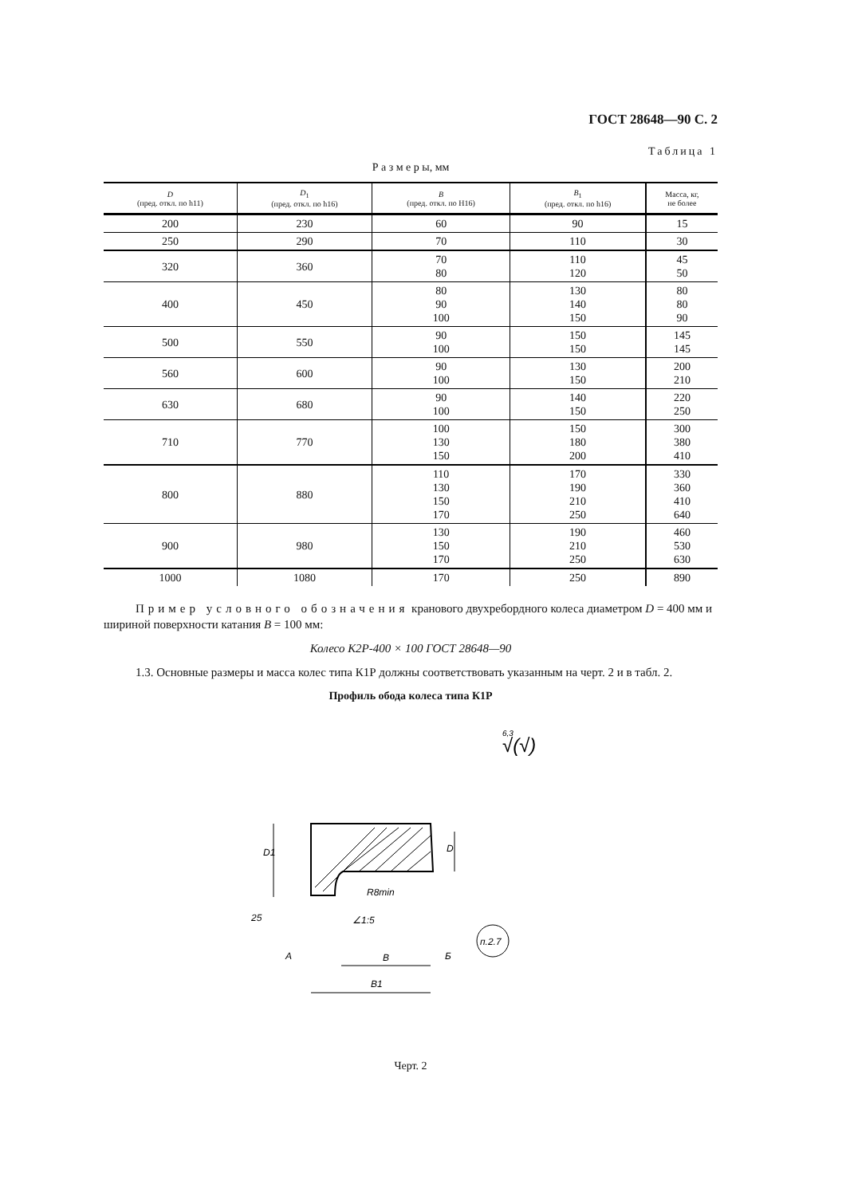ГОСТ 28648—90 С. 2
Таблица 1
Р а з м е р ы, мм
| D (пред. откл. по h11) | D<sub>1</sub> (пред. откл. по h16) | B (пред. откл. по H16) | B<sub>1</sub> (пред. откл. по h16) | Масса, кг, не более |
| --- | --- | --- | --- | --- |
| 200 | 230 | 60 | 90 | 15 |
| 250 | 290 | 70 | 110 | 30 |
| 320 | 360 | 70 80 | 110 120 | 45 50 |
| 400 | 450 | 80 90 100 | 130 140 150 | 80 80 90 |
| 500 | 550 | 90 100 | 150 150 | 145 145 |
| 560 | 600 | 90 100 | 130 150 | 200 210 |
| 630 | 680 | 90 100 | 140 150 | 220 250 |
| 710 | 770 | 100 130 150 | 150 180 200 | 300 380 410 |
| 800 | 880 | 110 130 150 170 | 170 190 210 250 | 330 360 410 640 |
| 900 | 980 | 130 150 170 | 190 210 250 | 460 530 630 |
| 1000 | 1080 | 170 | 250 | 890 |
Пример условного обозначения кранового двухребордного колеса диаметром D = 400 мм и шириной поверхности катания B = 100 мм:
Колесо К2Р-400 × 100 ГОСТ 28648—90
1.3. Основные размеры и масса колес типа К1Р должны соответствовать указанным на черт. 2 и в табл. 2.
Профиль обода колеса типа К1Р
6,3
√(√)
D1
D
R8min
∠1:5
25
А
Б
B
B1
п.2.7
Черт. 2